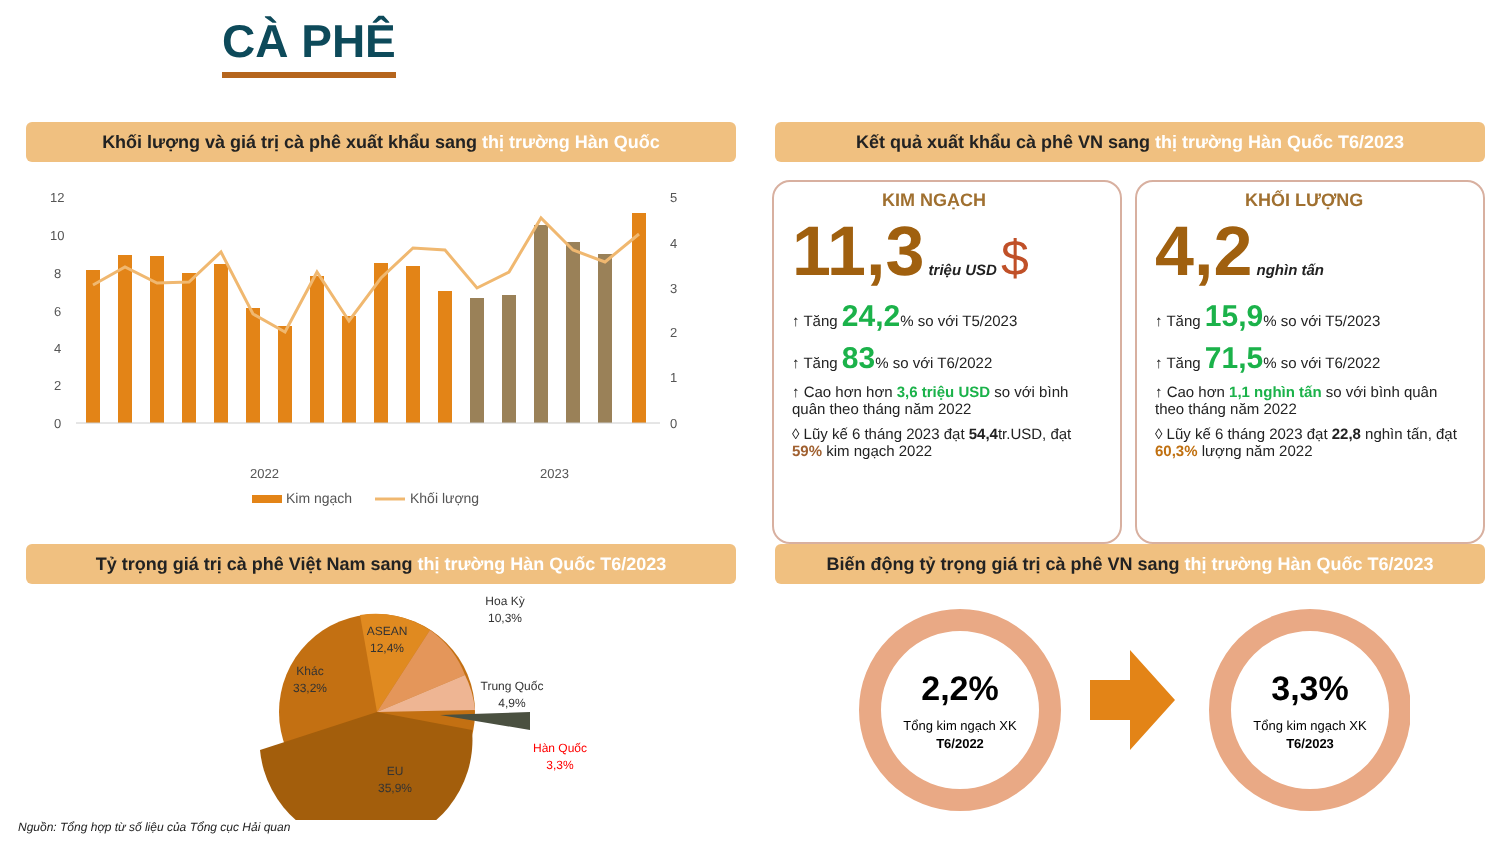CÀ PHÊ
Khối lượng và giá trị cà phê xuất khẩu sang thị trường Hàn Quốc Kết quả xuất khẩu cà phê VN sang thị trường Hàn Quốc T6/2023
12
10
8
6
4
2
0
5
4
3
2
1
0
2022
2023
Kim ngạch
Khối lượng
KIM NGẠCH
11,3 triệu USD $
↑ Tăng 24,2% so với T5/2023
↑ Tăng 83% so với T6/2022
↑ Cao hơn hơn 3,6 triệu USD so với bình quân theo tháng năm 2022
◊ Lũy kế 6 tháng 2023 đạt 54,4tr.USD, đạt 59% kim ngạch 2022
KHỐI LƯỢNG
4,2 nghìn tấn
↑ Tăng 15,9% so với T5/2023
↑ Tăng 71,5% so với T6/2022
↑ Cao hơn 1,1 nghìn tấn so với bình quân theo tháng năm 2022
◊ Lũy kế 6 tháng 2023 đạt 22,8 nghìn tấn, đạt 60,3% lượng năm 2022
Tỷ trọng giá trị cà phê Việt Nam sang thị trường Hàn Quốc T6/2023
Biến động tỷ trọng giá trị cà phê VN sang thị trường Hàn Quốc T6/2023
ASEAN
12,4%
Khác
33,2%
EU
35,9%
Hoa Kỳ
10,3%
Trung Quốc
4,9%
Hàn Quốc
3,3%
2,2%
Tổng kim ngạch XK
T6/2022
3,3%
Tổng kim ngạch XK
T6/2023
Nguồn: Tổng hợp từ số liệu của Tổng cục Hải quan